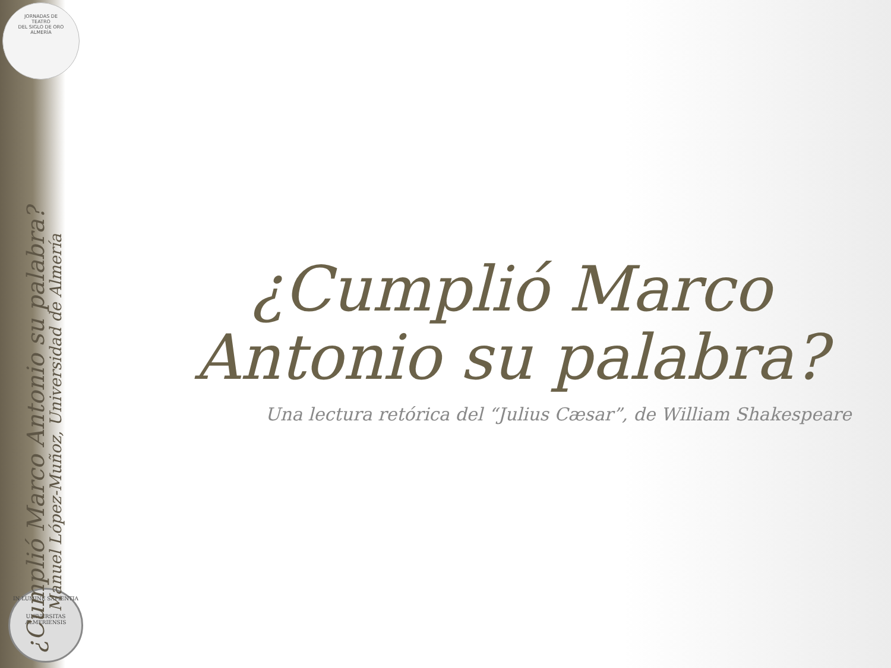JORNADAS DE
TEATRO
DEL SIGLO DE ORO
ALMERÍA
IN LUMINE SAPIENTIA
UNIVERSITAS ALMERIENSIS
¿Cumplió Marco Antonio su palabra?
Manuel López-Muñoz, Universidad de Almería
¿Cumplió Marco
Antonio su palabra?
Una lectura retórica del “Julius Cæsar”, de William Shakespeare